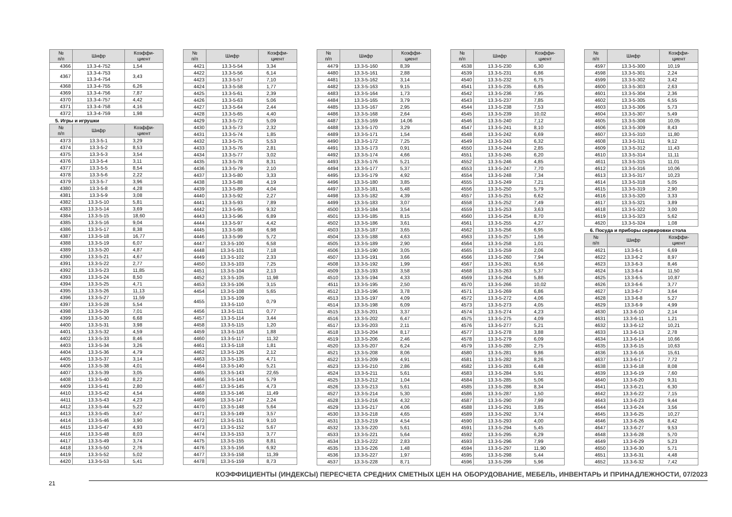| № п/п | Шифр | Коэффи- циент |
| --- | --- | --- |
| 4366 | 13.3-4-752 | 1,54 |
| 4367 | 13.3-4-753 13.3-4-754 | 3,43 |
| 4368 | 13.3-4-755 | 6,26 |
| 4369 | 13.3-4-756 | 7,87 |
| 4370 | 13.3-4-757 | 4,42 |
| 4371 | 13.3-4-758 | 4,16 |
| 4372 | 13.3-4-759 | 1,98 |
5. Игры и игрушки
| № п/п | Шифр | Коэффи- циент |
| --- | --- | --- |
| 4373 | 13.3-5-1 | 3,29 |
| 4374 | 13.3-5-2 | 8,53 |
| 4375 | 13.3-5-3 | 3,54 |
| 4376 | 13.3-5-4 | 3,11 |
| 4377 | 13.3-5-5 | 8,54 |
| 4378 | 13.3-5-6 | 2,22 |
| 4379 | 13.3-5-7 | 3,96 |
| 4380 | 13.3-5-8 | 4,28 |
| 4381 | 13.3-5-9 | 3,08 |
| 4382 | 13.3-5-10 | 5,81 |
| 4383 | 13.3-5-14 | 3,69 |
| 4384 | 13.3-5-15 | 18,60 |
| 4385 | 13.3-5-16 | 9,04 |
| 4386 | 13.3-5-17 | 8,38 |
| 4387 | 13.3-5-18 | 16,77 |
| 4388 | 13.3-5-19 | 6,07 |
| 4389 | 13.3-5-20 | 4,87 |
| 4390 | 13.3-5-21 | 4,67 |
| 4391 | 13.3-5-22 | 2,77 |
| 4392 | 13.3-5-23 | 11,85 |
| 4393 | 13.3-5-24 | 8,50 |
| 4394 | 13.3-5-25 | 4,71 |
| 4395 | 13.3-5-26 | 11,13 |
| 4396 | 13.3-5-27 | 11,59 |
| 4397 | 13.3-5-28 | 5,54 |
| 4398 | 13.3-5-29 | 7,01 |
| 4399 | 13.3-5-30 | 6,68 |
| 4400 | 13.3-5-31 | 3,98 |
| 4401 | 13.3-5-32 | 4,59 |
| 4402 | 13.3-5-33 | 8,46 |
| 4403 | 13.3-5-34 | 3,26 |
| 4404 | 13.3-5-36 | 4,79 |
| 4405 | 13.3-5-37 | 3,14 |
| 4406 | 13.3-5-38 | 4,01 |
| 4407 | 13.3-5-39 | 3,05 |
| 4408 | 13.3-5-40 | 8,22 |
| 4409 | 13.3-5-41 | 2,80 |
| 4410 | 13.3-5-42 | 4,54 |
| 4411 | 13.3-5-43 | 4,23 |
| 4412 | 13.3-5-44 | 5,22 |
| 4413 | 13.3-5-45 | 3,47 |
| 4414 | 13.3-5-46 | 3,90 |
| 4415 | 13.3-5-47 | 4,93 |
| 4416 | 13.3-5-48 | 8,03 |
| 4417 | 13.3-5-49 | 3,74 |
| 4418 | 13.3-5-50 | 2,76 |
| 4419 | 13.3-5-52 | 5,02 |
| 4420 | 13.3-5-53 | 5,41 |
| № п/п | Шифр | Коэффи- циент |
| --- | --- | --- |
| 4421 | 13.3-5-54 | 3,34 |
| 4422 | 13.3-5-56 | 6,14 |
| 4423 | 13.3-5-57 | 7,10 |
| 4424 | 13.3-5-58 | 1,77 |
| 4425 | 13.3-5-61 | 2,39 |
| 4426 | 13.3-5-63 | 5,06 |
| 4427 | 13.3-5-64 | 2,44 |
| 4428 | 13.3-5-65 | 4,40 |
| 4429 | 13.3-5-72 | 5,09 |
| 4430 | 13.3-5-73 | 2,32 |
| 4431 | 13.3-5-74 | 1,85 |
| 4432 | 13.3-5-75 | 5,53 |
| 4433 | 13.3-5-76 | 2,81 |
| 4434 | 13.3-5-77 | 3,02 |
| 4435 | 13.3-5-78 | 8,31 |
| 4436 | 13.3-5-79 | 2,10 |
| 4437 | 13.3-5-80 | 3,33 |
| 4438 | 13.3-5-88 | 4,19 |
| 4439 | 13.3-5-89 | 4,04 |
| 4440 | 13.3-5-92 | 2,27 |
| 4441 | 13.3-5-93 | 7,89 |
| 4442 | 13.3-5-95 | 9,32 |
| 4443 | 13.3-5-96 | 6,89 |
| 4444 | 13.3-5-97 | 4,42 |
| 4445 | 13.3-5-98 | 6,98 |
| 4446 | 13.3-5-99 | 5,72 |
| 4447 | 13.3-5-100 | 6,58 |
| 4448 | 13.3-5-101 | 7,18 |
| 4449 | 13.3-5-102 | 2,33 |
| 4450 | 13.3-5-103 | 7,25 |
| 4451 | 13.3-5-104 | 2,13 |
| 4452 | 13.3-5-105 | 11,98 |
| 4453 | 13.3-5-106 | 3,15 |
| 4454 | 13.3-5-108 | 5,65 |
| 4455 | 13.3-5-109 13.3-5-110 | 0,79 |
| 4456 | 13.3-5-111 | 0,77 |
| 4457 | 13.3-5-114 | 3,44 |
| 4458 | 13.3-5-115 | 1,20 |
| 4459 | 13.3-5-116 | 1,88 |
| 4460 | 13.3-5-117 | 11,32 |
| 4461 | 13.3-5-118 | 1,81 |
| 4462 | 13.3-5-126 | 2,12 |
| 4463 | 13.3-5-135 | 4,71 |
| 4464 | 13.3-5-140 | 5,21 |
| 4465 | 13.3-5-143 | 22,65 |
| 4466 | 13.3-5-144 | 5,79 |
| 4467 | 13.3-5-145 | 4,73 |
| 4468 | 13.3-5-146 | 11,49 |
| 4469 | 13.3-5-147 | 2,24 |
| 4470 | 13.3-5-148 | 5,64 |
| 4471 | 13.3-5-149 | 3,57 |
| 4472 | 13.3-5-151 | 9,10 |
| 4473 | 13.3-5-152 | 5,67 |
| 4474 | 13.3-5-153 | 3,77 |
| 4475 | 13.3-5-155 | 8,81 |
| 4476 | 13.3-5-156 | 6,92 |
| 4477 | 13.3-5-158 | 11,39 |
| 4478 | 13.3-5-159 | 8,73 |
| № п/п | Шифр | Коэффи- циент |
| --- | --- | --- |
| 4479 | 13.3-5-160 | 8,39 |
| 4480 | 13.3-5-161 | 2,88 |
| 4481 | 13.3-5-162 | 3,14 |
| 4482 | 13.3-5-163 | 9,15 |
| 4483 | 13.3-5-164 | 1,73 |
| 4484 | 13.3-5-165 | 3,79 |
| 4485 | 13.3-5-167 | 2,95 |
| 4486 | 13.3-5-168 | 2,64 |
| 4487 | 13.3-5-169 | 14,06 |
| 4488 | 13.3-5-170 | 3,29 |
| 4489 | 13.3-5-171 | 1,54 |
| 4490 | 13.3-5-172 | 7,25 |
| 4491 | 13.3-5-173 | 0,91 |
| 4492 | 13.3-5-174 | 4,66 |
| 4493 | 13.3-5-176 | 5,21 |
| 4494 | 13.3-5-177 | 5,37 |
| 4495 | 13.3-5-179 | 4,92 |
| 4496 | 13.3-5-180 | 3,85 |
| 4497 | 13.3-5-181 | 5,48 |
| 4498 | 13.3-5-182 | 4,39 |
| 4499 | 13.3-5-183 | 3,07 |
| 4500 | 13.3-5-184 | 3,54 |
| 4501 | 13.3-5-185 | 8,15 |
| 4502 | 13.3-5-186 | 3,61 |
| 4503 | 13.3-5-187 | 3,65 |
| 4504 | 13.3-5-188 | 4,63 |
| 4505 | 13.3-5-189 | 2,90 |
| 4506 | 13.3-5-190 | 3,05 |
| 4507 | 13.3-5-191 | 3,66 |
| 4508 | 13.3-5-192 | 1,99 |
| 4509 | 13.3-5-193 | 3,58 |
| 4510 | 13.3-5-194 | 4,33 |
| 4511 | 13.3-5-195 | 2,50 |
| 4512 | 13.3-5-196 | 3,78 |
| 4513 | 13.3-5-197 | 4,09 |
| 4514 | 13.3-5-198 | 6,09 |
| 4515 | 13.3-5-201 | 3,37 |
| 4516 | 13.3-5-202 | 6,47 |
| 4517 | 13.3-5-203 | 2,11 |
| 4518 | 13.3-5-204 | 8,17 |
| 4519 | 13.3-5-206 | 2,46 |
| 4520 | 13.3-5-207 | 6,24 |
| 4521 | 13.3-5-208 | 8,06 |
| 4522 | 13.3-5-209 | 4,91 |
| 4523 | 13.3-5-210 | 2,86 |
| 4524 | 13.3-5-211 | 5,61 |
| 4525 | 13.3-5-212 | 1,04 |
| 4526 | 13.3-5-213 | 5,61 |
| 4527 | 13.3-5-214 | 5,30 |
| 4528 | 13.3-5-216 | 4,32 |
| 4529 | 13.3-5-217 | 4,06 |
| 4530 | 13.3-5-218 | 4,65 |
| 4531 | 13.3-5-219 | 4,54 |
| 4532 | 13.3-5-220 | 5,61 |
| 4533 | 13.3-5-221 | 5,64 |
| 4534 | 13.3-5-222 | 2,83 |
| 4535 | 13.3-5-226 | 1,48 |
| 4536 | 13.3-5-227 | 1,97 |
| 4537 | 13.3-5-228 | 8,71 |
| № п/п | Шифр | Коэффи- циент |
| --- | --- | --- |
| 4538 | 13.3-5-230 | 6,30 |
| 4539 | 13.3-5-231 | 6,86 |
| 4540 | 13.3-5-232 | 6,75 |
| 4541 | 13.3-5-235 | 6,85 |
| 4542 | 13.3-5-236 | 7,95 |
| 4543 | 13.3-5-237 | 7,85 |
| 4544 | 13.3-5-238 | 7,53 |
| 4545 | 13.3-5-239 | 10,02 |
| 4546 | 13.3-5-240 | 7,12 |
| 4547 | 13.3-5-241 | 8,10 |
| 4548 | 13.3-5-242 | 6,69 |
| 4549 | 13.3-5-243 | 6,32 |
| 4550 | 13.3-5-244 | 2,85 |
| 4551 | 13.3-5-245 | 6,20 |
| 4552 | 13.3-5-246 | 4,85 |
| 4553 | 13.3-5-247 | 7,70 |
| 4554 | 13.3-5-248 | 7,34 |
| 4555 | 13.3-5-249 | 7,21 |
| 4556 | 13.3-5-250 | 5,79 |
| 4557 | 13.3-5-251 | 6,62 |
| 4558 | 13.3-5-252 | 7,49 |
| 4559 | 13.3-5-253 | 3,63 |
| 4560 | 13.3-5-254 | 8,70 |
| 4561 | 13.3-5-255 | 4,27 |
| 4562 | 13.3-5-256 | 6,95 |
| 4563 | 13.3-5-257 | 1,56 |
| 4564 | 13.3-5-258 | 1,01 |
| 4565 | 13.3-5-259 | 2,06 |
| 4566 | 13.3-5-260 | 7,94 |
| 4567 | 13.3-5-261 | 6,56 |
| 4568 | 13.3-5-263 | 5,37 |
| 4569 | 13.3-5-264 | 5,86 |
| 4570 | 13.3-5-266 | 10,02 |
| 4571 | 13.3-5-269 | 6,86 |
| 4572 | 13.3-5-272 | 4,06 |
| 4573 | 13.3-5-273 | 4,05 |
| 4574 | 13.3-5-274 | 4,23 |
| 4575 | 13.3-5-275 | 4,09 |
| 4576 | 13.3-5-277 | 5,21 |
| 4577 | 13.3-5-278 | 3,88 |
| 4578 | 13.3-5-279 | 6,09 |
| 4579 | 13.3-5-280 | 2,75 |
| 4580 | 13.3-5-281 | 9,86 |
| 4581 | 13.3-5-282 | 8,26 |
| 4582 | 13.3-5-283 | 6,48 |
| 4583 | 13.3-5-284 | 5,91 |
| 4584 | 13.3-5-285 | 5,06 |
| 4585 | 13.3-5-286 | 8,34 |
| 4586 | 13.3-5-287 | 1,50 |
| 4587 | 13.3-5-290 | 7,99 |
| 4588 | 13.3-5-291 | 3,85 |
| 4589 | 13.3-5-292 | 3,74 |
| 4590 | 13.3-5-293 | 4,00 |
| 4591 | 13.3-5-294 | 5,45 |
| 4592 | 13.3-5-295 | 6,29 |
| 4593 | 13.3-5-296 | 7,99 |
| 4594 | 13.3-5-297 | 11,90 |
| 4595 | 13.3-5-298 | 5,44 |
| 4596 | 13.3-5-299 | 5,96 |
| № п/п | Шифр | Коэффи- циент |
| --- | --- | --- |
| 4597 | 13.3-5-300 | 10,19 |
| 4598 | 13.3-5-301 | 2,24 |
| 4599 | 13.3-5-302 | 3,42 |
| 4600 | 13.3-5-303 | 2,63 |
| 4601 | 13.3-5-304 | 2,36 |
| 4602 | 13.3-5-305 | 6,55 |
| 4603 | 13.3-5-306 | 5,73 |
| 4604 | 13.3-5-307 | 5,49 |
| 4605 | 13.3-5-308 | 10,05 |
| 4606 | 13.3-5-309 | 8,43 |
| 4607 | 13.3-5-310 | 11,80 |
| 4608 | 13.3-5-311 | 9,12 |
| 4609 | 13.3-5-312 | 11,43 |
| 4610 | 13.3-5-314 | 11,11 |
| 4611 | 13.3-5-315 | 11,01 |
| 4612 | 13.3-5-316 | 10,06 |
| 4613 | 13.3-5-317 | 10,23 |
| 4614 | 13.3-5-318 | 5,05 |
| 4615 | 13.3-5-319 | 2,90 |
| 4616 | 13.3-5-320 | 3,33 |
| 4617 | 13.3-5-321 | 3,89 |
| 4618 | 13.3-5-322 | 3,00 |
| 4619 | 13.3-5-323 | 5,62 |
| 4620 | 13.3-5-324 | 1,08 |
6. Посуда и приборы сервировки стола
| № п/п | Шифр | Коэффи- циент |
| --- | --- | --- |
| 4621 | 13.3-6-1 | 6,69 |
| 4622 | 13.3-6-2 | 8,97 |
| 4623 | 13.3-6-3 | 8,46 |
| 4624 | 13.3-6-4 | 11,50 |
| 4625 | 13.3-6-5 | 10,87 |
| 4626 | 13.3-6-6 | 3,77 |
| 4627 | 13.3-6-7 | 3,64 |
| 4628 | 13.3-6-8 | 5,27 |
| 4629 | 13.3-6-9 | 4,99 |
| 4630 | 13.3-6-10 | 2,14 |
| 4631 | 13.3-6-11 | 1,21 |
| 4632 | 13.3-6-12 | 10,21 |
| 4633 | 13.3-6-13 | 2,78 |
| 4634 | 13.3-6-14 | 10,66 |
| 4635 | 13.3-6-15 | 10,63 |
| 4636 | 13.3-6-16 | 15,61 |
| 4637 | 13.3-6-17 | 7,72 |
| 4638 | 13.3-6-18 | 8,08 |
| 4639 | 13.3-6-19 | 7,60 |
| 4640 | 13.3-6-20 | 9,31 |
| 4641 | 13.3-6-21 | 6,30 |
| 4642 | 13.3-6-22 | 7,15 |
| 4643 | 13.3-6-23 | 9,44 |
| 4644 | 13.3-6-24 | 3,56 |
| 4645 | 13.3-6-25 | 10,27 |
| 4646 | 13.3-6-26 | 8,42 |
| 4647 | 13.3-6-27 | 9,53 |
| 4648 | 13.3-6-28 | 5,70 |
| 4649 | 13.3-6-29 | 5,23 |
| 4650 | 13.3-6-30 | 5,71 |
| 4651 | 13.3-6-31 | 4,48 |
| 4652 | 13.3-6-32 | 7,42 |
КОЭФФИЦИЕНТЫ (ИНДЕКСЫ) ПЕРЕСЧЕТА СРЕДНИХ СМЕТНЫХ ЦЕН НА ОБОРУДОВАНИЕ, МЕБЕЛЬ, ИНВЕНТАРЬ И ПРИНАДЛЕЖНОСТИ, 07/2023
21